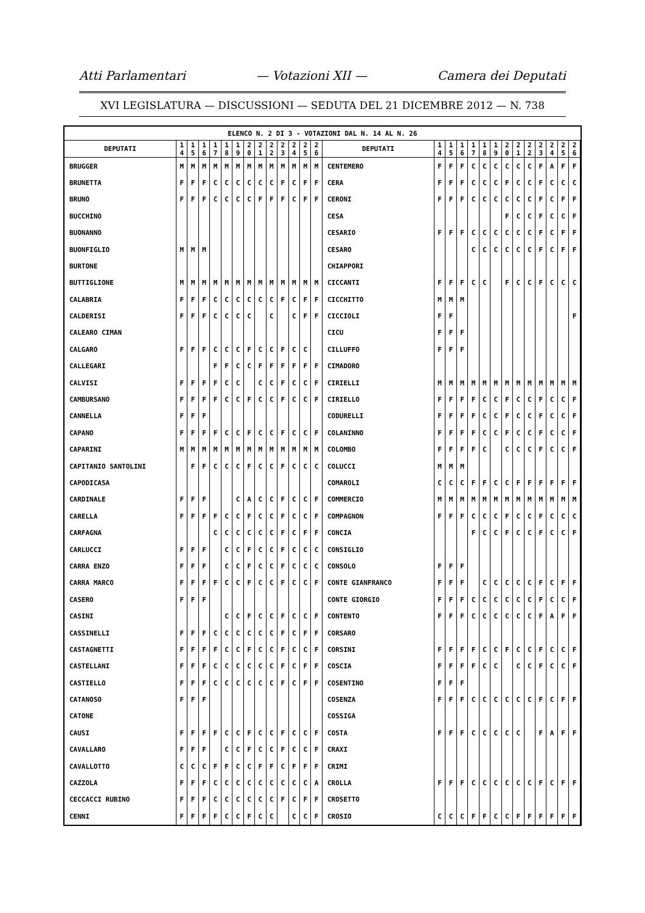Atti Parlamentari — Votazioni XII — Camera dei Deputati
XVI LEGISLATURA — DISCUSSIONI — SEDUTA DEL 21 DICEMBRE 2012 — N. 738
| ELENCO N. 2 DI 3 - VOTAZIONI DAL N. 14 AL N. 26 | | | | | | | | | | | | | | | | | | | | | | | | | | | | |
| --- | --- | --- | --- | --- | --- | --- | --- | --- | --- | --- | --- | --- | --- | --- | --- | --- | --- | --- | --- | --- | --- | --- | --- | --- | --- | --- | --- | --- |
| DEPUTATI | 1 4 | 1 5 | 1 6 | 1 7 | 1 8 | 1 9 | 2 0 | 2 1 | 2 2 | 2 3 | 2 4 | 2 5 | 2 6 | DEPUTATI | 1 4 | 1 5 | 1 6 | 1 7 | 1 8 | 1 9 | 2 0 | 2 1 | 2 2 | 2 3 | 2 4 | 2 5 | 2 6 | |
| BRUGGER | M | M | M | M | M | M | M | M | M | M | M | M | M | CENTEMERO | F | F | F | C | C | C | C | C | C | F | A | F | F | |
| BRUNETTA | F | F | F | C | C | C | C | C | C | F | C | F | F | CERA | F | F | F | C | C | C | F | C | C | F | C | C | C | |
| BRUNO | F | F | F | C | C | C | C | F | F | F | C | F | F | CERONI | F | F | F | C | C | C | C | C | C | F | C | F | F | |
| BUCCHINO | | | | | | | | | | | | | | CESA | | | | | | | F | C | C | F | C | C | F | |
| BUONANNO | | | | | | | | | | | | | | CESARIO | F | F | F | C | C | C | C | C | C | F | C | F | F | |
| BUONFIGLIO | M | M | M | | | | | | | | | | | CESARO | | | | C | C | C | C | C | C | F | C | F | F | |
| BURTONE | | | | | | | | | | | | | | CHIAPPORI | | | | | | | | | | | | | | |
| BUTTIGLIONE | M | M | M | M | M | M | M | M | M | M | M | M | M | CICCANTI | F | F | F | C | C | | F | C | C | F | C | C | C | |
| CALABRIA | F | F | F | C | C | C | C | C | C | F | C | F | F | CICCHITTO | M | M | M | | | | | | | | | | | |
| CALDERISI | F | F | F | C | C | C | C | | C | | C | F | F | CICCIOLI | F | F | | | | | | | | | | | F | |
| CALEARO CIMAN | | | | | | | | | | | | | | CICU | F | F | F | | | | | | | | | | | |
| CALGARO | F | F | F | C | C | C | F | C | C | F | C | C | | CILLUFFO | F | F | F | | | | | | | | | | | |
| CALLEGARI | | | | F | F | C | C | F | F | F | F | F | F | CIMADORO | | | | | | | | | | | | | | |
| CALVISI | F | F | F | F | C | C | | C | C | F | C | C | F | CIRIELLI | M | M | M | M | M | M | M | M | M | M | M | M | M | |
| CAMBURSANO | F | F | F | F | C | C | F | C | C | F | C | C | F | CIRIELLO | F | F | F | F | C | C | F | C | C | F | C | C | F | |
| CANNELLA | F | F | F | | | | | | | | | | | CODURELLI | F | F | F | F | C | C | F | C | C | F | C | C | F | |
| CAPANO | F | F | F | F | C | C | F | C | C | F | C | C | F | COLANINNO | F | F | F | F | C | C | F | C | C | F | C | C | F | |
| CAPARINI | M | M | M | M | M | M | M | M | M | M | M | M | M | COLOMBO | F | F | F | F | C | | C | C | C | F | C | C | F | |
| CAPITANIO SANTOLINI | | F | F | C | C | C | F | C | C | F | C | C | C | COLUCCI | M | M | M | | | | | | | | | | | |
| CAPODICASA | | | | | | | | | | | | | | COMAROLI | C | C | C | F | F | C | C | F | F | F | F | F | F | |
| CARDINALE | F | F | F | | | C | A | C | C | F | C | C | F | COMMERCIO | M | M | M | M | M | M | M | M | M | M | M | M | M | |
| CARELLA | F | F | F | F | C | C | F | C | C | F | C | C | F | COMPAGNON | F | F | F | C | C | C | F | C | C | F | C | C | C | |
| CARFAGNA | | | | C | C | C | C | C | C | F | C | F | F | CONCIA | | | | F | C | C | F | C | C | F | C | C | F | |
| CARLUCCI | F | F | F | | C | C | F | C | C | F | C | C | C | CONSIGLIO | | | | | | | | | | | | | | |
| CARRA ENZO | F | F | F | | C | C | F | C | C | F | C | C | C | CONSOLO | F | F | F | | | | | | | | | | | |
| CARRA MARCO | F | F | F | F | C | C | F | C | C | F | C | C | F | CONTE GIANFRANCO | F | F | F | | C | C | C | C | C | F | C | F | F | |
| CASERO | F | F | F | | | | | | | | | | | CONTE GIORGIO | F | F | F | C | C | C | C | C | C | F | C | C | F | |
| CASINI | | | | | C | C | F | C | C | F | C | C | F | CONTENTO | F | F | F | C | C | C | C | C | C | F | A | F | F | |
| CASSINELLI | F | F | F | C | C | C | C | C | C | F | C | F | F | CORSARO | | | | | | | | | | | | | | |
| CASTAGNETTI | F | F | F | F | C | C | F | C | C | F | C | C | F | CORSINI | F | F | F | F | C | C | F | C | C | F | C | C | F | |
| CASTELLANI | F | F | F | C | C | C | C | C | C | F | C | F | F | COSCIA | F | F | F | F | C | C | | C | C | F | C | C | F | |
| CASTIELLO | F | F | F | C | C | C | C | C | C | F | C | F | F | COSENTINO | F | F | F | | | | | | | | | | | |
| CATANOSO | F | F | F | | | | | | | | | | | COSENZA | F | F | F | C | C | C | C | C | C | F | C | F | F | |
| CATONE | | | | | | | | | | | | | | COSSIGA | | | | | | | | | | | | | | |
| CAUSI | F | F | F | F | C | C | F | C | C | F | C | C | F | COSTA | F | F | F | C | C | C | C | C | | F | A | F | F | |
| CAVALLARO | F | F | F | | C | C | F | C | C | F | C | C | F | CRAXI | | | | | | | | | | | | | | |
| CAVALLOTTO | C | C | C | F | F | C | C | F | F | C | F | F | F | CRIMI | | | | | | | | | | | | | | |
| CAZZOLA | F | F | F | C | C | C | C | C | C | C | C | C | A | CROLLA | F | F | F | C | C | C | C | C | C | F | C | F | F | |
| CECCACCI RUBINO | F | F | F | C | C | C | C | C | C | F | C | F | F | CROSETTO | | | | | | | | | | | | | | |
| CENNI | F | F | F | F | C | C | F | C | C | | C | C | F | CROSIO | C | C | C | F | F | C | C | F | F | F | F | F | F | |